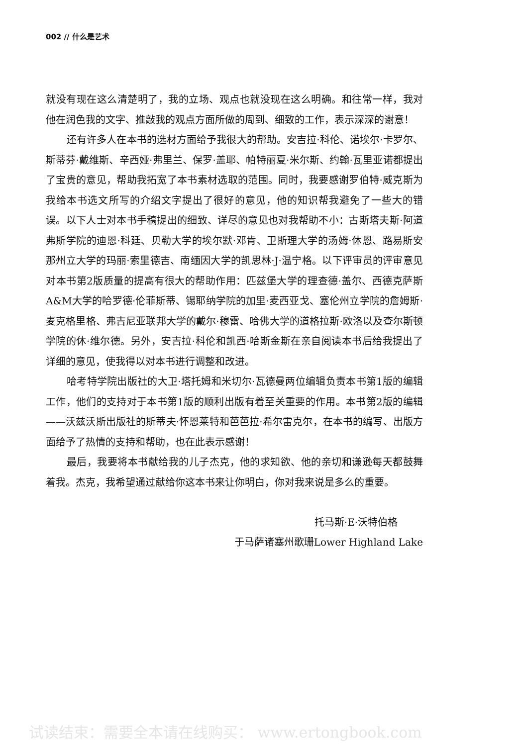002 // 什么是艺术
就没有现在这么清楚明了，我的立场、观点也就没现在这么明确。和往常一样，我对他在润色我的文字、推敲我的观点方面所做的周到、细致的工作，表示深深的谢意！
还有许多人在本书的选材方面给予我很大的帮助。安吉拉·科伦、诺埃尔·卡罗尔、斯蒂芬·戴维斯、辛西娅·弗里兰、保罗·盖耶、帕特丽夏·米尔斯、约翰·瓦里亚诺都提出了宝贵的意见，帮助我拓宽了本书素材选取的范围。同时，我要感谢罗伯特·威克斯为我给本书选文所写的介绍文字提出了很好的意见，他的知识帮我避免了一些大的错误。以下人士对本书手稿提出的细致、详尽的意见也对我帮助不小：古斯塔夫斯·阿道弗斯学院的迪恩·科廷、贝勒大学的埃尔默·邓肯、卫斯理大学的汤姆·休恩、路易斯安那州立大学的玛丽·索里德吉、南缅因大学的凯思林·J·温宁格。以下评审员的评审意见对本书第2版质量的提高有很大的帮助作用：匹兹堡大学的理查德·盖尔、西德克萨斯A&M大学的哈罗德·伦菲斯蒂、锡耶纳学院的加里·麦西亚戈、塞伦州立学院的詹姆斯·麦克格里格、弗吉尼亚联邦大学的戴尔·穆雷、哈佛大学的道格拉斯·欧洛以及查尔斯顿学院的休·维尔德。另外，安吉拉·科伦和凯西·哈斯金斯在亲自阅读本书后给我提出了详细的意见，使我得以对本书进行调整和改进。
哈考特学院出版社的大卫·塔托姆和米切尔·瓦德曼两位编辑负责本书第1版的编辑工作，他们的支持对于本书第1版的顺利出版有着至关重要的作用。本书第2版的编辑——沃兹沃斯出版社的斯蒂夫·怀恩莱特和芭芭拉·希尔雷克尔，在本书的编写、出版方面给予了热情的支持和帮助，也在此表示感谢！
最后，我要将本书献给我的儿子杰克，他的求知欲、他的亲切和谦逊每天都鼓舞着我。杰克，我希望通过献给你这本书来让你明白，你对我来说是多么的重要。
托马斯·E·沃特伯格
于马萨诸塞州歌珊Lower Highland Lake
试读结束：需要全本请在线购买： www.ertongbook.com